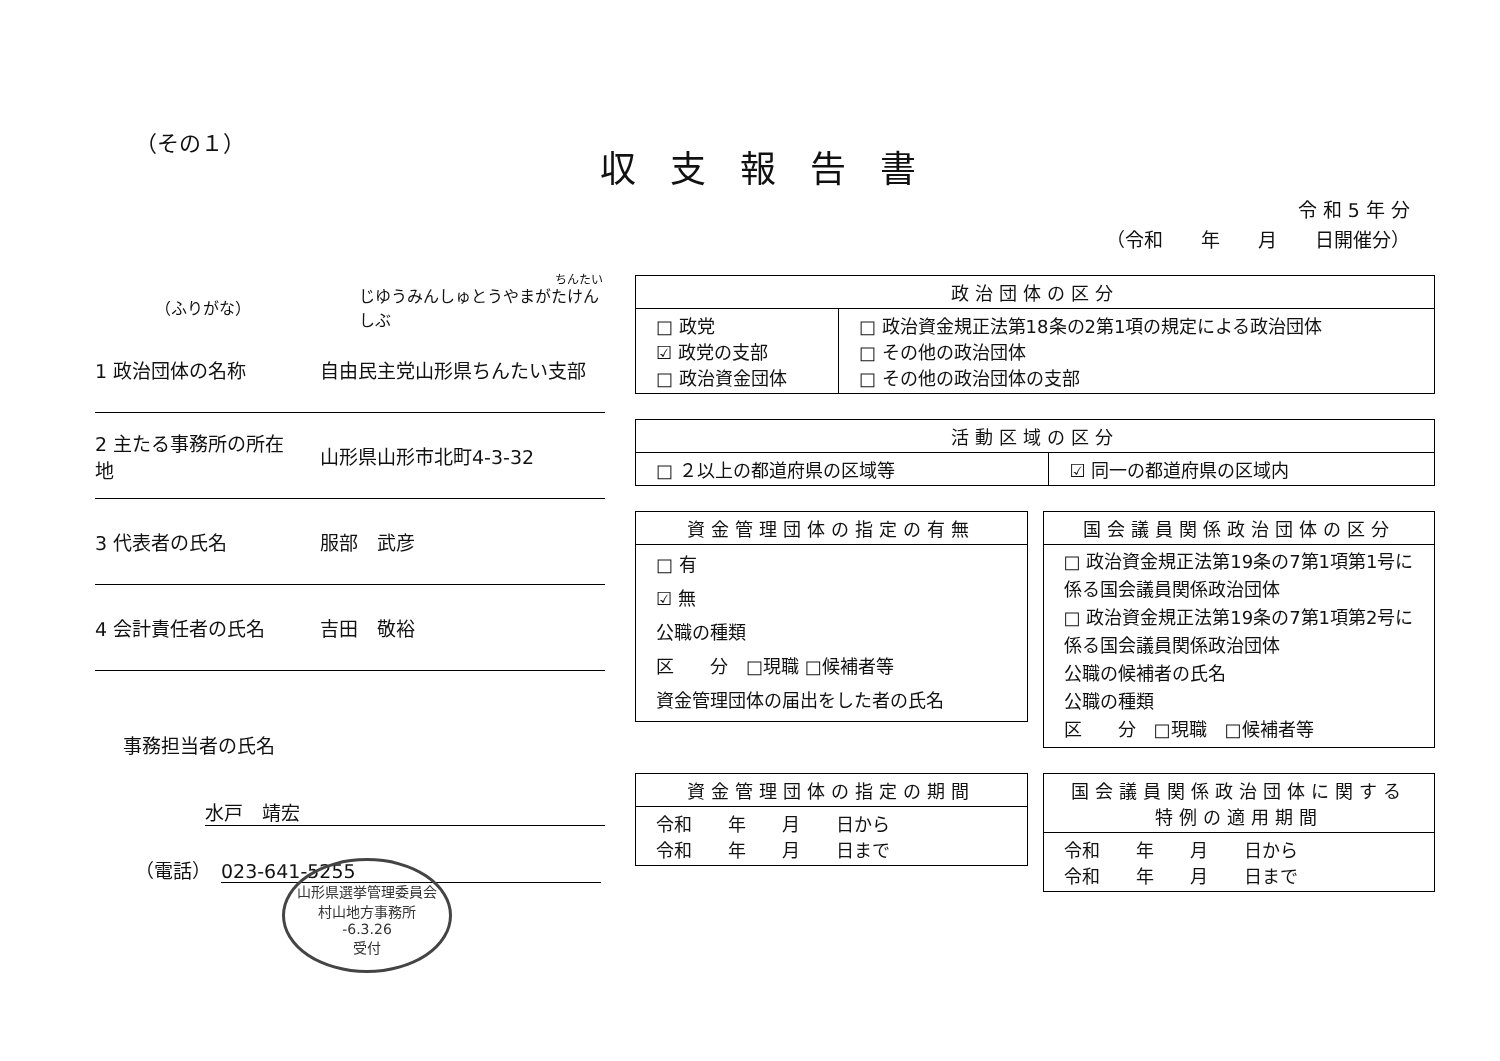（その１）
収支報告書
令 和 5 年 分
（令和　　年　　月　　日開催分）
ちんたい
（ふりがな） じゆうみんしゅとうやまがたけんしぶ
1 政治団体の名称 自由民主党山形県ちんたい支部
2 主たる事務所の所在地 山形県山形市北町4-3-32
3 代表者の氏名 服部　武彦
4 会計責任者の氏名 吉田　敬裕
事務担当者の氏名
水戸　靖宏
（電話） 023-641-5255
山形県選挙管理委員会
村山地方事務所
-6.3.26
受付
| 政治団体の区分 | |
| --- | --- |
| □ 政党 ☑ 政党の支部 □ 政治資金団体 | □ 政治資金規正法第18条の2第1項の規定による政治団体 □ その他の政治団体 □ その他の政治団体の支部 |
| 活動区域の区分 | |
| --- | --- |
| □ ２以上の都道府県の区域等 | ☑ 同一の都道府県の区域内 |
| 資金管理団体の指定の有無 |
| --- |
| □ 有 ☑ 無 公職の種類 区 分 □現職 □候補者等 資金管理団体の届出をした者の氏名 |
| 国会議員関係政治団体の区分 |
| --- |
| □ 政治資金規正法第19条の7第1項第1号に係る国会議員関係政治団体 □ 政治資金規正法第19条の7第1項第2号に係る国会議員関係政治団体 公職の候補者の氏名 公職の種類 区 分 □現職 □候補者等 |
| 資金管理団体の指定の期間 |
| --- |
| 令和 年 月 日から 令和 年 月 日まで |
| 国会議員関係政治団体に関する特例の適用期間 |
| --- |
| 令和 年 月 日から 令和 年 月 日まで |